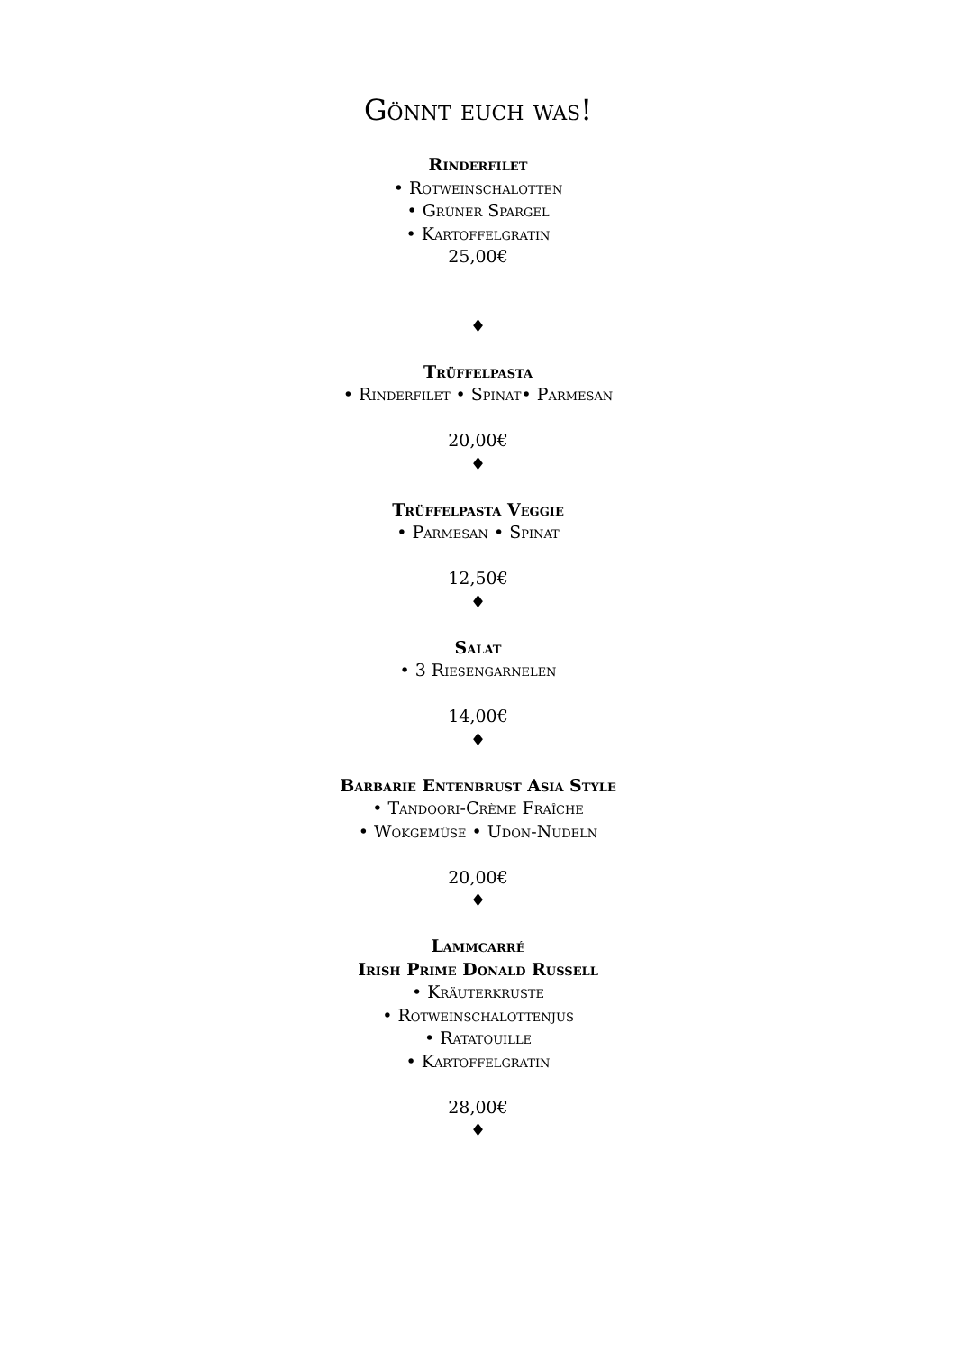Gönnt euch was!
Rinderfilet
• Rotweinschalotten
• Grüner Spargel
• Kartoffelgratin
25,00€
♦
Trüffelpasta
• Rinderfilet • Spinat• Parmesan
20,00€
♦
Trüffelpasta Veggie
• Parmesan • Spinat
12,50€
♦
Salat
• 3 Riesengarnelen
14,00€
♦
Barbarie Entenbrust Asia Style
• Tandoori-Crème Fraîche
• Wokgemüse • Udon-Nudeln
20,00€
♦
Lammcarré
Irish Prime Donald Russell
• Kräuterkruste
• Rotweinschalottenjus
• Ratatouille
• Kartoffelgratin
28,00€
♦